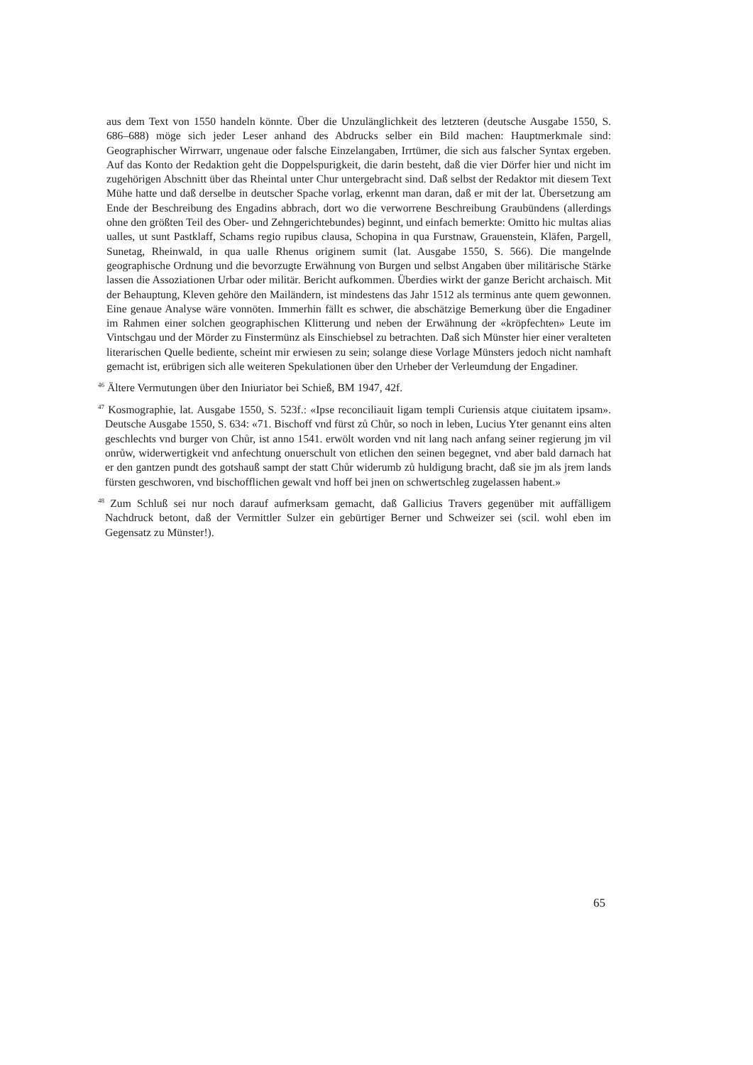aus dem Text von 1550 handeln könnte. Über die Unzulänglichkeit des letzteren (deutsche Ausgabe 1550, S. 686–688) möge sich jeder Leser anhand des Abdrucks selber ein Bild machen: Hauptmerkmale sind: Geographischer Wirrwarr, ungenaue oder falsche Einzelangaben, Irrtümer, die sich aus falscher Syntax ergeben. Auf das Konto der Redaktion geht die Doppelspurigkeit, die darin besteht, daß die vier Dörfer hier und nicht im zugehörigen Abschnitt über das Rheintal unter Chur untergebracht sind. Daß selbst der Redaktor mit diesem Text Mühe hatte und daß derselbe in deutscher Spache vorlag, erkennt man daran, daß er mit der lat. Übersetzung am Ende der Beschreibung des Engadins abbrach, dort wo die verworrene Beschreibung Graubündens (allerdings ohne den größten Teil des Ober- und Zehngerichtebundes) beginnt, und einfach bemerkte: Omitto hic multas alias ualles, ut sunt Pastklaff, Schams regio rupibus clausa, Schopina in qua Furstnaw, Grauenstein, Kläfen, Pargell, Sunetag, Rheinwald, in qua ualle Rhenus originem sumit (lat. Ausgabe 1550, S. 566). Die mangelnde geographische Ordnung und die bevorzugte Erwähnung von Burgen und selbst Angaben über militärische Stärke lassen die Assoziationen Urbar oder militär. Bericht aufkommen. Überdies wirkt der ganze Bericht archaisch. Mit der Behauptung, Kleven gehöre den Mailändern, ist mindestens das Jahr 1512 als terminus ante quem gewonnen. Eine genaue Analyse wäre vonnöten. Immerhin fällt es schwer, die abschätzige Bemerkung über die Engadiner im Rahmen einer solchen geographischen Klitterung und neben der Erwähnung der «kröpfechten» Leute im Vintschgau und der Mörder zu Finstermünz als Einschiebsel zu betrachten. Daß sich Münster hier einer veralteten literarischen Quelle bediente, scheint mir erwiesen zu sein; solange diese Vorlage Münsters jedoch nicht namhaft gemacht ist, erübrigen sich alle weiteren Spekulationen über den Urheber der Verleumdung der Engadiner.
<sup>46</sup> Ältere Vermutungen über den Iniuriator bei Schieß, BM 1947, 42f.
<sup>47</sup> Kosmographie, lat. Ausgabe 1550, S. 523f.: «Ipse reconciliauit ligam templi Curiensis atque ciuitatem ipsam». Deutsche Ausgabe 1550, S. 634: «71. Bischoff vnd fürst zů Chůr, so noch in leben, Lucius Yter genannt eins alten geschlechts vnd burger von Chůr, ist anno 1541. erwölt worden vnd nit lang nach anfang seiner regierung jm vil onrůw, widerwertigkeit vnd anfechtung onuerschult von etlichen den seinen begegnet, vnd aber bald darnach hat er den gantzen pundt des gotshauß sampt der statt Chůr widerumb zů huldigung bracht, daß sie jm als jrem lands fürsten geschworen, vnd bischofflichen gewalt vnd hoff bei jnen on schwertschleg zugelassen habent.»
<sup>48</sup> Zum Schluß sei nur noch darauf aufmerksam gemacht, daß Gallicius Travers gegenüber mit auffälligem Nachdruck betont, daß der Vermittler Sulzer ein gebürtiger Berner und Schweizer sei (scil. wohl eben im Gegensatz zu Münster!).
65